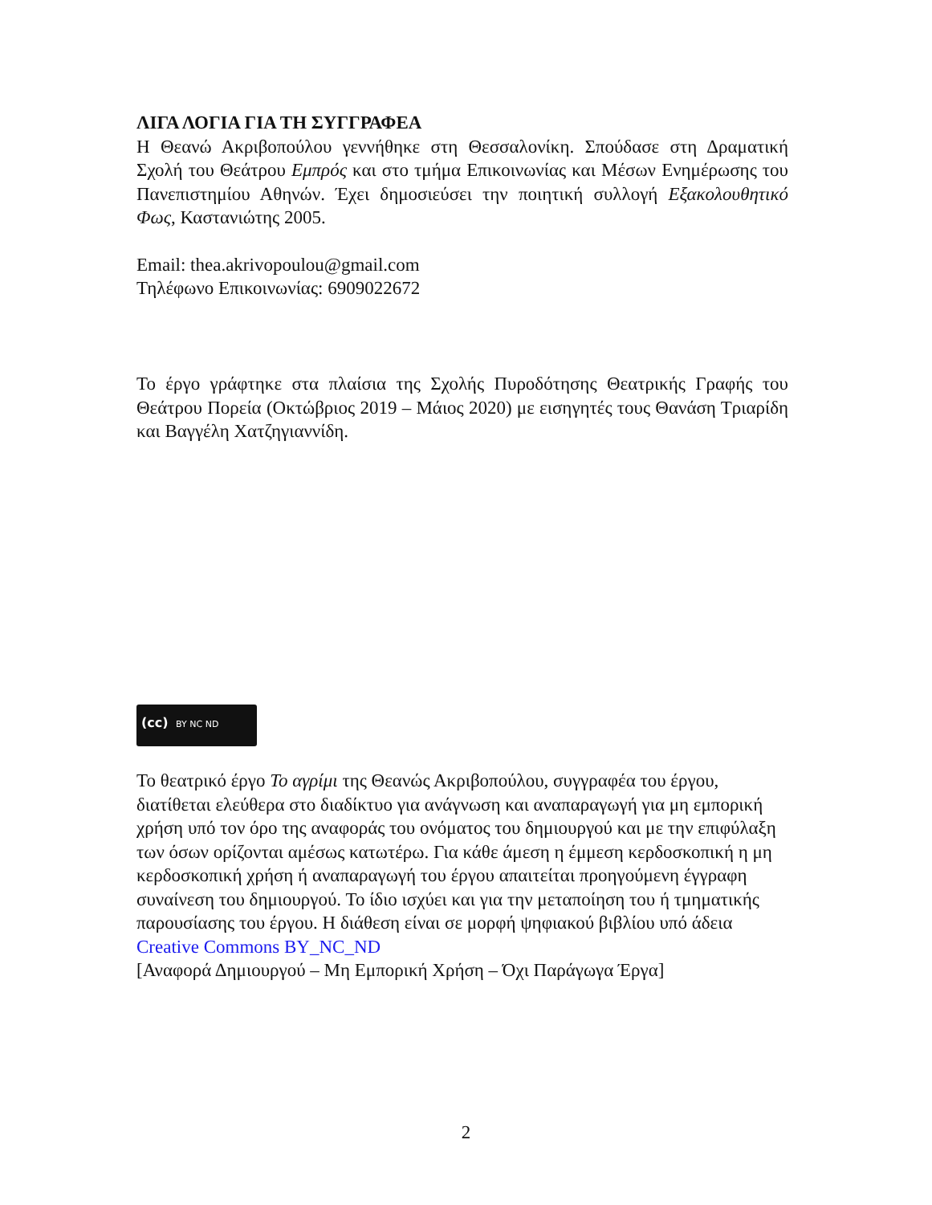ΛΙΓΑ ΛΟΓΙΑ ΓΙΑ ΤΗ ΣΥΓΓΡΑΦΕΑ
Η Θεανώ Ακριβοπούλου γεννήθηκε στη Θεσσαλονίκη. Σπούδασε στη Δραματική Σχολή του Θεάτρου Εμπρός και στο τμήμα Επικοινωνίας και Μέσων Ενημέρωσης του Πανεπιστημίου Αθηνών. Έχει δημοσιεύσει την ποιητική συλλογή Εξακολουθητικό Φως, Καστανιώτης 2005.
Email: thea.akrivopoulou@gmail.com
Τηλέφωνο Επικοινωνίας: 6909022672
Το έργο γράφτηκε στα πλαίσια της Σχολής Πυροδότησης Θεατρικής Γραφής του Θεάτρου Πορεία (Οκτώβριος 2019 – Μάιος 2020) με εισηγητές τους Θανάση Τριαρίδη και Βαγγέλη Χατζηγιαννίδη.
(cc) BY NC ND
Το θεατρικό έργο Το αγρίμι της Θεανώς Ακριβοπούλου, συγγραφέα του έργου, διατίθεται ελεύθερα στο διαδίκτυο για ανάγνωση και αναπαραγωγή για μη εμπορική χρήση υπό τον όρο της αναφοράς του ονόματος του δημιουργού και με την επιφύλαξη των όσων ορίζονται αμέσως κατωτέρω. Για κάθε άμεση η έμμεση κερδοσκοπική η μη κερδοσκοπική χρήση ή αναπαραγωγή του έργου απαιτείται προηγούμενη έγγραφη συναίνεση του δημιουργού. Το ίδιο ισχύει και για την μεταποίηση του ή τμηματικής παρουσίασης του έργου. Η διάθεση είναι σε μορφή ψηφιακού βιβλίου υπό άδεια Creative Commons BY_NC_ND
[Αναφορά Δημιουργού – Μη Εμπορική Χρήση – Όχι Παράγωγα Έργα]
2